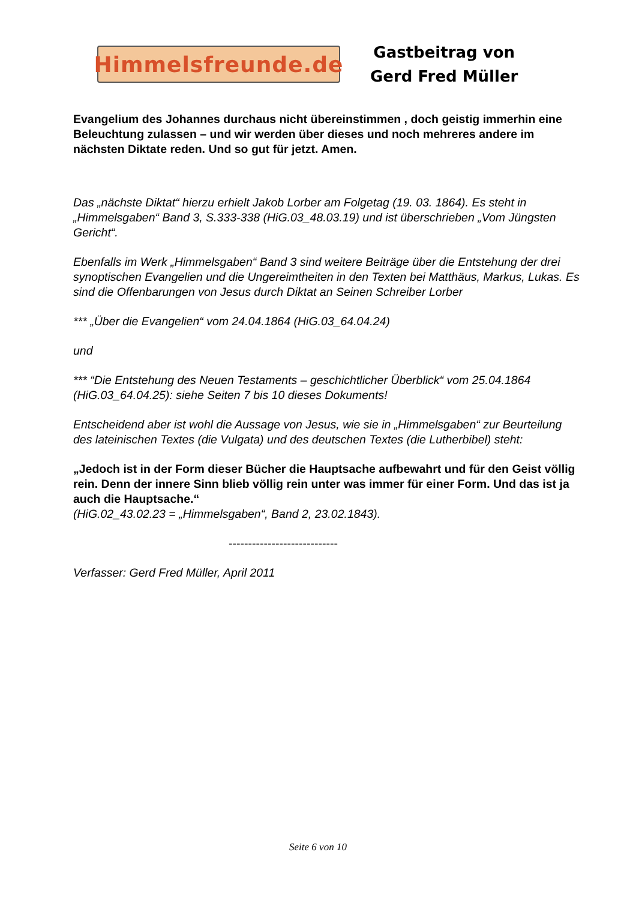Himmelsfreunde.de
Gastbeitrag von
Gerd Fred Müller
Evangelium des Johannes durchaus nicht übereinstimmen , doch geistig immerhin eine Beleuchtung zulassen – und wir werden über dieses und noch mehreres andere im nächsten Diktate reden. Und so gut für jetzt. Amen.
Das „nächste Diktat“ hierzu erhielt Jakob Lorber am Folgetag (19. 03. 1864). Es steht in „Himmelsgaben“ Band 3, S.333-338 (HiG.03_48.03.19) und ist überschrieben „Vom Jüngsten Gericht“.
Ebenfalls im Werk „Himmelsgaben“ Band 3 sind weitere Beiträge über die Entstehung der drei synoptischen Evangelien und die Ungereimtheiten in den Texten bei Matthäus, Markus, Lukas. Es sind die Offenbarungen von Jesus durch Diktat an Seinen Schreiber Lorber
*** „Über die Evangelien“ vom 24.04.1864 (HiG.03_64.04.24)
und
*** “Die Entstehung des Neuen Testaments – geschichtlicher Überblick“ vom 25.04.1864 (HiG.03_64.04.25): siehe Seiten 7 bis 10 dieses Dokuments!
Entscheidend aber ist wohl die Aussage von Jesus, wie sie in „Himmelsgaben“ zur Beurteilung des lateinischen Textes (die Vulgata) und des deutschen Textes (die Lutherbibel) steht:
„Jedoch ist in der Form dieser Bücher die Hauptsache aufbewahrt und für den Geist völlig rein. Denn der innere Sinn blieb völlig rein unter was immer für einer Form. Und das ist ja auch die Hauptsache.“
(HiG.02_43.02.23 = „Himmelsgaben“, Band 2, 23.02.1843).
----------------------------
Verfasser: Gerd Fred Müller, April 2011
Seite 6 von 10